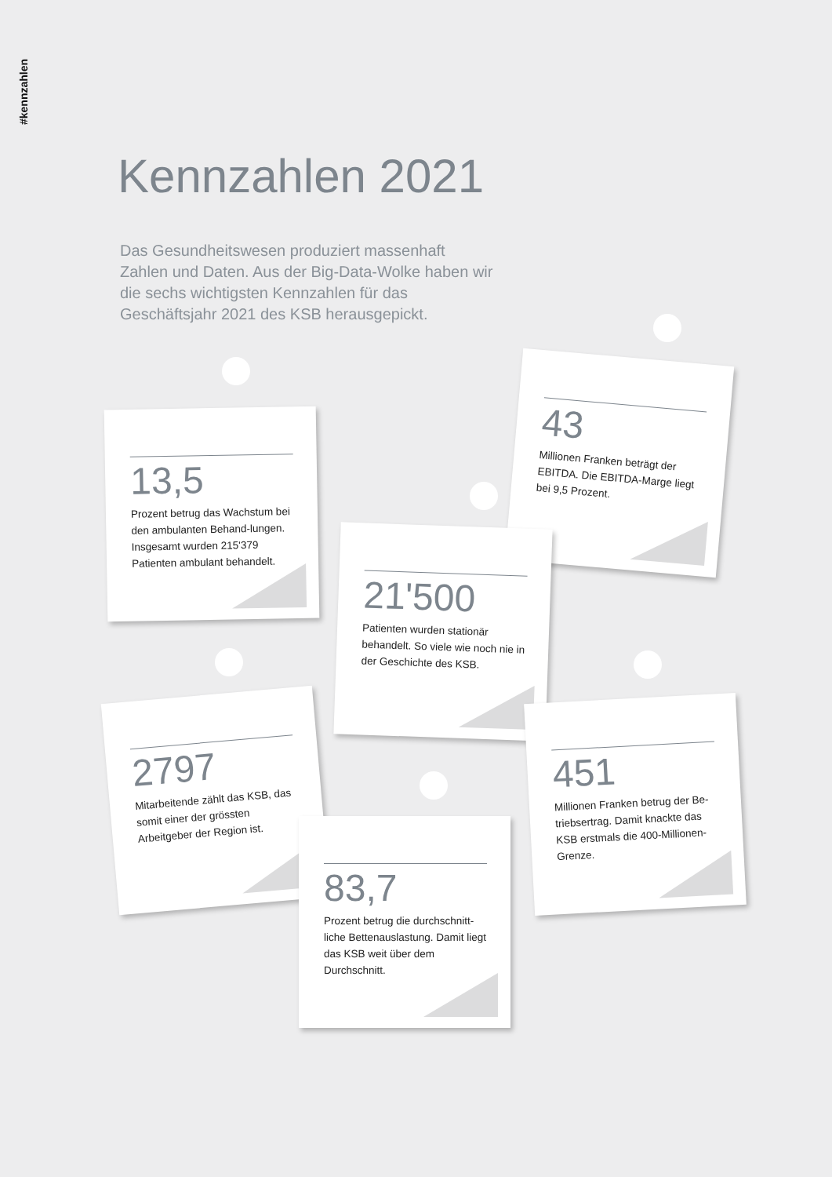#kennzahlen
Kennzahlen 2021
Das Gesundheitswesen produziert massenhaft Zahlen und Daten. Aus der Big-Data-Wolke haben wir die sechs wichtigsten Kennzahlen für das Geschäftsjahr 2021 des KSB herausgepickt.
13,5
Prozent betrug das Wachstum bei den ambulanten Behand-lungen. Insgesamt wurden 215'379 Patienten ambulant behandelt.
43
Millionen Franken beträgt der EBITDA. Die EBITDA-Marge liegt bei 9,5 Prozent.
21'500
Patienten wurden stationär behandelt. So viele wie noch nie in der Geschichte des KSB.
2797
Mitarbeitende zählt das KSB, das somit einer der grössten Arbeitgeber der Region ist.
451
Millionen Franken betrug der Be-triebsertrag. Damit knackte das KSB erstmals die 400-Millionen-Grenze.
83,7
Prozent betrug die durchschnitt-liche Bettenauslastung. Damit liegt das KSB weit über dem Durchschnitt.